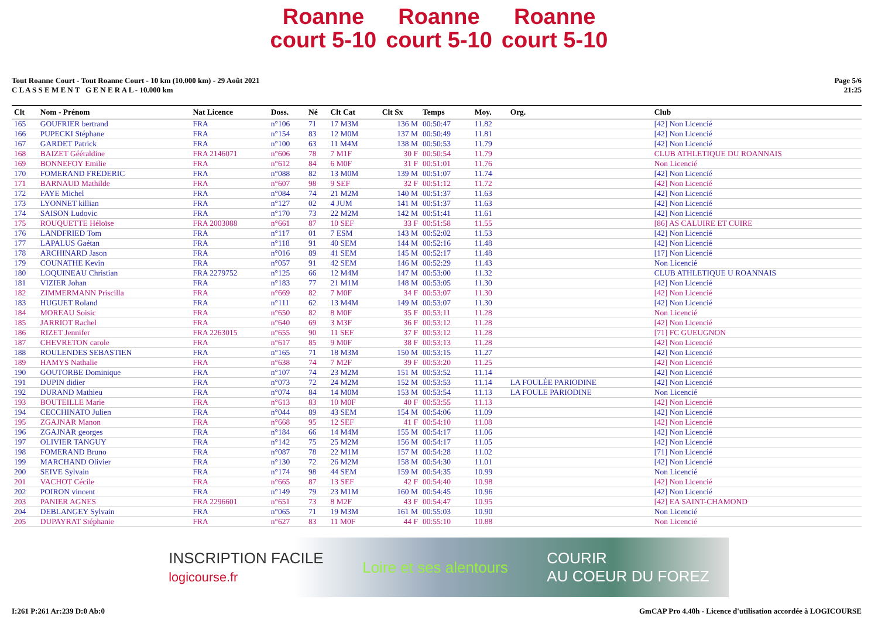Roanne court 5-10 Roanne court 5-10 Roanne court 5-10
Tout Roanne Court - Tout Roanne Court - 10 km (10.000 km) - 29 Août 2021
C L A S S E M E N T G E N E R A L - 10.000 km
Page 5/6
21:25
| Clt | Nom - Prénom | Nat Licence | Doss. | Né | Clt Cat | Clt Sx | Temps | Moy. | Org. | Club |
| --- | --- | --- | --- | --- | --- | --- | --- | --- | --- | --- |
| 165 | GOUFRIER bertrand | FRA | n°106 | 71 | 17 M3M | 136 M | 00:50:47 | 11.82 | | [42] Non Licencié |
| 166 | PUPECKI Stéphane | FRA | n°154 | 83 | 12 M0M | 137 M | 00:50:49 | 11.81 | | [42] Non Licencié |
| 167 | GARDET Patrick | FRA | n°100 | 63 | 11 M4M | 138 M | 00:50:53 | 11.79 | | [42] Non Licencié |
| 168 | BAIZET Gééraldine | FRA 2146071 | n°606 | 78 | 7 M1F | 30 F | 00:50:54 | 11.79 | | CLUB ATHLETIQUE DU ROANNAIS |
| 169 | BONNEFOY Emilie | FRA | n°612 | 84 | 6 M0F | 31 F | 00:51:01 | 11.76 | | Non Licencié |
| 170 | FOMERAND FREDERIC | FRA | n°088 | 82 | 13 M0M | 139 M | 00:51:07 | 11.74 | | [42] Non Licencié |
| 171 | BARNAUD Mathilde | FRA | n°607 | 98 | 9 SEF | 32 F | 00:51:12 | 11.72 | | [42] Non Licencié |
| 172 | FAYE Michel | FRA | n°084 | 74 | 21 M2M | 140 M | 00:51:37 | 11.63 | | [42] Non Licencié |
| 173 | LYONNET killian | FRA | n°127 | 02 | 4 JUM | 141 M | 00:51:37 | 11.63 | | [42] Non Licencié |
| 174 | SAISON Ludovic | FRA | n°170 | 73 | 22 M2M | 142 M | 00:51:41 | 11.61 | | [42] Non Licencié |
| 175 | ROUQUETTE Héloïse | FRA 2003088 | n°661 | 87 | 10 SEF | 33 F | 00:51:58 | 11.55 | | [86] AS CALUIRE ET CUIRE |
| 176 | LANDFRIED Tom | FRA | n°117 | 01 | 7 ESM | 143 M | 00:52:02 | 11.53 | | [42] Non Licencié |
| 177 | LAPALUS Gaétan | FRA | n°118 | 91 | 40 SEM | 144 M | 00:52:16 | 11.48 | | [42] Non Licencié |
| 178 | ARCHINARD Jason | FRA | n°016 | 89 | 41 SEM | 145 M | 00:52:17 | 11.48 | | [17] Non Licencié |
| 179 | COUNATHE Kevin | FRA | n°057 | 91 | 42 SEM | 146 M | 00:52:29 | 11.43 | | Non Licencié |
| 180 | LOQUINEAU Christian | FRA 2279752 | n°125 | 66 | 12 M4M | 147 M | 00:53:00 | 11.32 | | CLUB ATHLETIQUE U ROANNAIS |
| 181 | VIZIER Johan | FRA | n°183 | 77 | 21 M1M | 148 M | 00:53:05 | 11.30 | | [42] Non Licencié |
| 182 | ZIMMERMANN Priscilla | FRA | n°669 | 82 | 7 M0F | 34 F | 00:53:07 | 11.30 | | [42] Non Licencié |
| 183 | HUGUET Roland | FRA | n°111 | 62 | 13 M4M | 149 M | 00:53:07 | 11.30 | | [42] Non Licencié |
| 184 | MOREAU Soisic | FRA | n°650 | 82 | 8 M0F | 35 F | 00:53:11 | 11.28 | | Non Licencié |
| 185 | JARRIOT Rachel | FRA | n°640 | 69 | 3 M3F | 36 F | 00:53:12 | 11.28 | | [42] Non Licencié |
| 186 | RIZET Jennifer | FRA 2263015 | n°655 | 90 | 11 SEF | 37 F | 00:53:12 | 11.28 | | [71] FC GUEUGNON |
| 187 | CHEVRETON carole | FRA | n°617 | 85 | 9 M0F | 38 F | 00:53:13 | 11.28 | | [42] Non Licencié |
| 188 | ROULENDES SEBASTIEN | FRA | n°165 | 71 | 18 M3M | 150 M | 00:53:15 | 11.27 | | [42] Non Licencié |
| 189 | HAMYS Nathalie | FRA | n°638 | 74 | 7 M2F | 39 F | 00:53:20 | 11.25 | | [42] Non Licencié |
| 190 | GOUTORBE Dominique | FRA | n°107 | 74 | 23 M2M | 151 M | 00:53:52 | 11.14 | | [42] Non Licencié |
| 191 | DUPIN didier | FRA | n°073 | 72 | 24 M2M | 152 M | 00:53:53 | 11.14 | LA FOULÉE PARIODINE | [42] Non Licencié |
| 192 | DURAND Mathieu | FRA | n°074 | 84 | 14 M0M | 153 M | 00:53:54 | 11.13 | LA FOULE PARIODINE | Non Licencié |
| 193 | BOUTEILLE Marie | FRA | n°613 | 83 | 10 M0F | 40 F | 00:53:55 | 11.13 | | [42] Non Licencié |
| 194 | CECCHINATO Julien | FRA | n°044 | 89 | 43 SEM | 154 M | 00:54:06 | 11.09 | | [42] Non Licencié |
| 195 | ZGAJNAR Manon | FRA | n°668 | 95 | 12 SEF | 41 F | 00:54:10 | 11.08 | | [42] Non Licencié |
| 196 | ZGAJNAR georges | FRA | n°184 | 66 | 14 M4M | 155 M | 00:54:17 | 11.06 | | [42] Non Licencié |
| 197 | OLIVIER TANGUY | FRA | n°142 | 75 | 25 M2M | 156 M | 00:54:17 | 11.05 | | [42] Non Licencié |
| 198 | FOMERAND Bruno | FRA | n°087 | 78 | 22 M1M | 157 M | 00:54:28 | 11.02 | | [71] Non Licencié |
| 199 | MARCHAND Olivier | FRA | n°130 | 72 | 26 M2M | 158 M | 00:54:30 | 11.01 | | [42] Non Licencié |
| 200 | SEIVE Sylvain | FRA | n°174 | 98 | 44 SEM | 159 M | 00:54:35 | 10.99 | | Non Licencié |
| 201 | VACHOT Cécile | FRA | n°665 | 87 | 13 SEF | 42 F | 00:54:40 | 10.98 | | [42] Non Licencié |
| 202 | POIRON vincent | FRA | n°149 | 79 | 23 M1M | 160 M | 00:54:45 | 10.96 | | [42] Non Licencié |
| 203 | PANIER AGNES | FRA 2296601 | n°651 | 73 | 8 M2F | 43 F | 00:54:47 | 10.95 | | [42] EA SAINT-CHAMOND |
| 204 | DEBLANGEY Sylvain | FRA | n°065 | 71 | 19 M3M | 161 M | 00:55:03 | 10.90 | | Non Licencié |
| 205 | DUPAYRAT Stéphanie | FRA | n°627 | 83 | 11 M0F | 44 F | 00:55:10 | 10.88 | | Non Licencié |
INSCRIPTION FACILE
logicourse.fr Loire et ses alentours COURIR
AU COEUR DU FOREZ
I:261 P:261 Ar:239 D:0 Ab:0 GmCAP Pro 4.40h - Licence d'utilisation accordée à LOGICOURSE